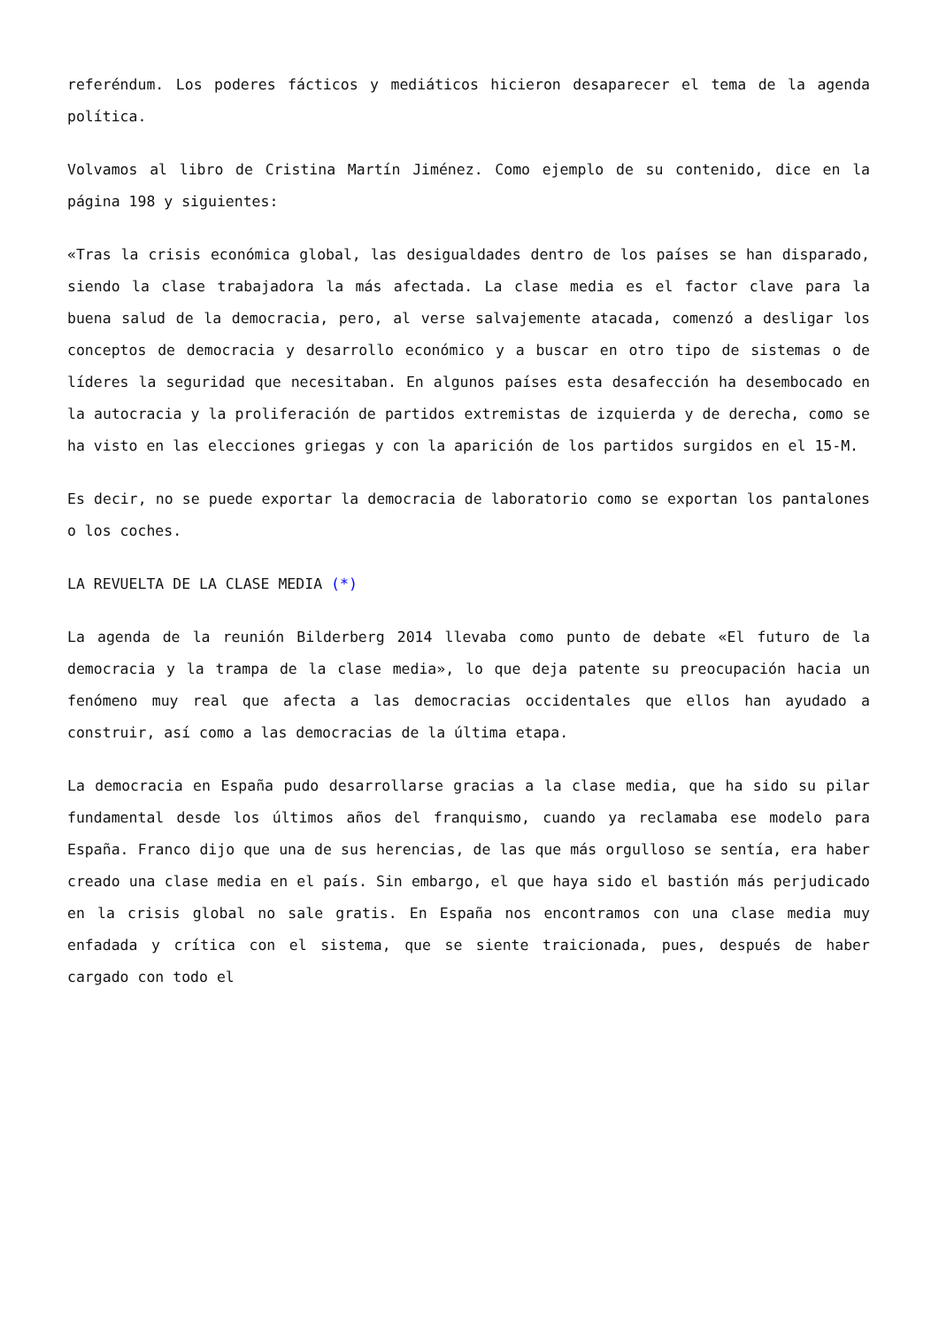referéndum. Los poderes fácticos y mediáticos hicieron desaparecer el tema de la agenda política.
Volvamos al libro de Cristina Martín Jiménez. Como ejemplo de su contenido, dice en la página 198 y siguientes:
«Tras la crisis económica global, las desigualdades dentro de los países se han disparado, siendo la clase trabajadora la más afectada. La clase media es el factor clave para la buena salud de la democracia, pero, al verse salvajemente atacada, comenzó a desligar los conceptos de democracia y desarrollo económico y a buscar en otro tipo de sistemas o de líderes la seguridad que necesitaban. En algunos países esta desafección ha desembocado en la autocracia y la proliferación de partidos extremistas de izquierda y de derecha, como se ha visto en las elecciones griegas y con la aparición de los partidos surgidos en el 15-M.
Es decir, no se puede exportar la democracia de laboratorio como se exportan los pantalones o los coches.
LA REVUELTA DE LA CLASE MEDIA (*)
La agenda de la reunión Bilderberg 2014 llevaba como punto de debate «El futuro de la democracia y la trampa de la clase media», lo que deja patente su preocupación hacia un fenómeno muy real que afecta a las democracias occidentales que ellos han ayudado a construir, así como a las democracias de la última etapa.
La democracia en España pudo desarrollarse gracias a la clase media, que ha sido su pilar fundamental desde los últimos años del franquismo, cuando ya reclamaba ese modelo para España. Franco dijo que una de sus herencias, de las que más orgulloso se sentía, era haber creado una clase media en el país. Sin embargo, el que haya sido el bastión más perjudicado en la crisis global no sale gratis. En España nos encontramos con una clase media muy enfadada y crítica con el sistema, que se siente traicionada, pues, después de haber cargado con todo el